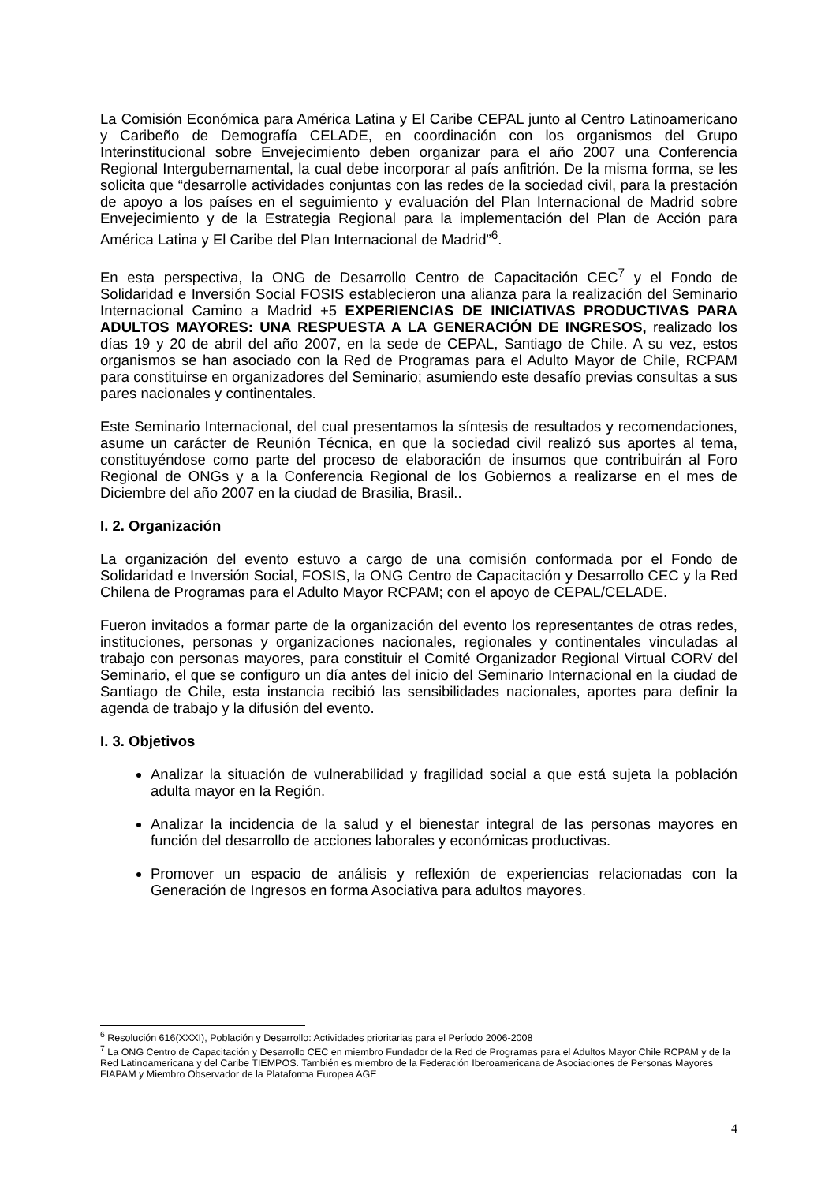La Comisión Económica para América Latina y El Caribe CEPAL junto al Centro Latinoamericano y Caribeño de Demografía CELADE, en coordinación con los organismos del Grupo Interinstitucional sobre Envejecimiento deben organizar para el año 2007 una Conferencia Regional Intergubernamental, la cual debe incorporar al país anfitrión. De la misma forma, se les solicita que “desarrolle actividades conjuntas con las redes de la sociedad civil, para la prestación de apoyo a los países en el seguimiento y evaluación del Plan Internacional de Madrid sobre Envejecimiento y de la Estrategia Regional para la implementación del Plan de Acción para América Latina y El Caribe del Plan Internacional de Madrid”<sup>6</sup>.
En esta perspectiva, la ONG de Desarrollo Centro de Capacitación CEC<sup>7</sup> y el Fondo de Solidaridad e Inversión Social FOSIS establecieron una alianza para la realización del Seminario Internacional Camino a Madrid +5 EXPERIENCIAS DE INICIATIVAS PRODUCTIVAS PARA ADULTOS MAYORES: UNA RESPUESTA A LA GENERACIÓN DE INGRESOS, realizado los días 19 y 20 de abril del año 2007, en la sede de CEPAL, Santiago de Chile. A su vez, estos organismos se han asociado con la Red de Programas para el Adulto Mayor de Chile, RCPAM para constituirse en organizadores del Seminario; asumiendo este desafío previas consultas a sus pares nacionales y continentales.
Este Seminario Internacional, del cual presentamos la síntesis de resultados y recomendaciones, asume un carácter de Reunión Técnica, en que la sociedad civil realizó sus aportes al tema, constituyéndose como parte del proceso de elaboración de insumos que contribuirán al Foro Regional de ONGs y a la Conferencia Regional de los Gobiernos a realizarse en el mes de Diciembre del año 2007 en la ciudad de Brasilia, Brasil..
I. 2. Organización
La organización del evento estuvo a cargo de una comisión conformada por el Fondo de Solidaridad e Inversión Social, FOSIS, la ONG Centro de Capacitación y Desarrollo CEC y la Red Chilena de Programas para el Adulto Mayor RCPAM; con el apoyo de CEPAL/CELADE.
Fueron invitados a formar parte de la organización del evento los representantes de otras redes, instituciones, personas y organizaciones nacionales, regionales y continentales vinculadas al trabajo con personas mayores, para constituir el Comité Organizador Regional Virtual CORV del Seminario, el que se configuro un día antes del inicio del Seminario Internacional en la ciudad de Santiago de Chile, esta instancia recibió las sensibilidades nacionales, aportes para definir la agenda de trabajo y la difusión del evento.
I. 3. Objetivos
Analizar la situación de vulnerabilidad y fragilidad social a que está sujeta la población adulta mayor en la Región.
Analizar la incidencia de la salud y el bienestar integral de las personas mayores en función del desarrollo de acciones laborales y económicas productivas.
Promover un espacio de análisis y reflexión de experiencias relacionadas con la Generación de Ingresos en forma Asociativa para adultos mayores.
<sup>6</sup> Resolución 616(XXXI), Población y Desarrollo: Actividades prioritarias para el Período 2006-2008
<sup>7</sup> La ONG Centro de Capacitación y Desarrollo CEC en miembro Fundador de la Red de Programas para el Adultos Mayor Chile RCPAM y de la Red Latinoamericana y del Caribe TIEMPOS. También es miembro de la Federación Iberoamericana de Asociaciones de Personas Mayores FIAPAM y Miembro Observador de la Plataforma Europea AGE
4